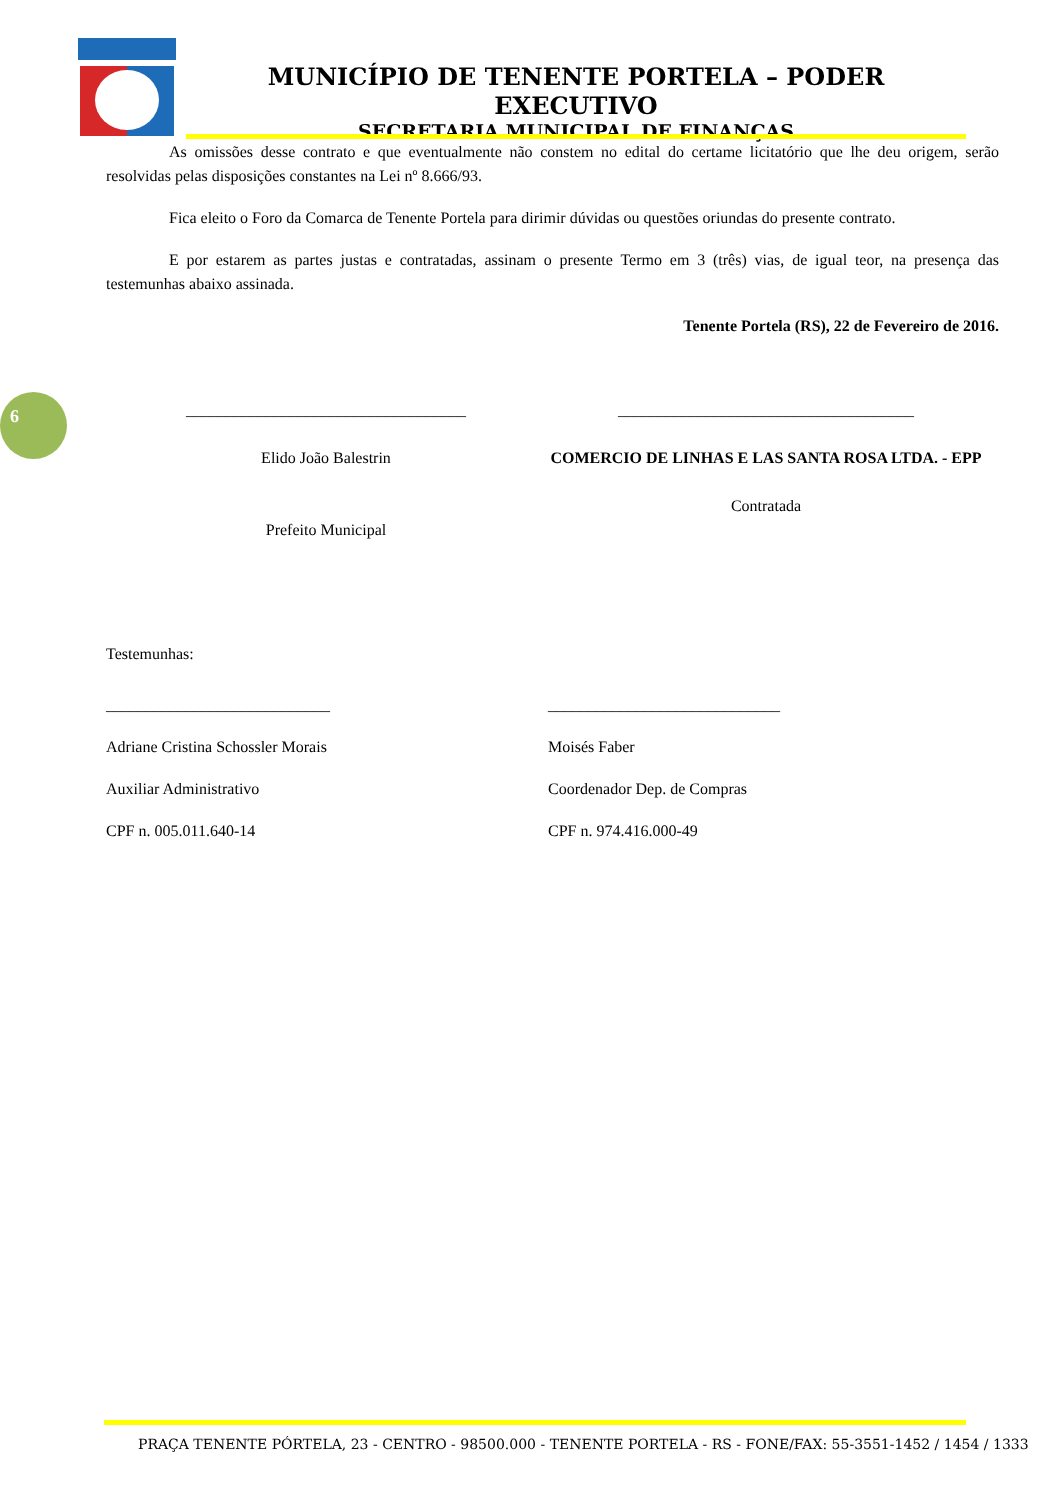MUNICÍPIO DE TENENTE PORTELA – PODER EXECUTIVO
SECRETARIA MUNICIPAL DE FINANÇAS
6
As omissões desse contrato e que eventualmente não constem no edital do certame licitatório que lhe deu origem, serão resolvidas pelas disposições constantes na Lei nº 8.666/93.
Fica eleito o Foro da Comarca de Tenente Portela para dirimir dúvidas ou questões oriundas do presente contrato.
E por estarem as partes justas e contratadas, assinam o presente Termo em 3 (três) vias, de igual teor, na presença das testemunhas abaixo assinada.
Tenente Portela (RS), 22 de Fevereiro de 2016.
___________________________________
Elido João Balestrin
Prefeito Municipal
_____________________________________
COMERCIO DE LINHAS E LAS SANTA ROSA LTDA. - EPP
Contratada
Testemunhas:
____________________________
Adriane Cristina Schossler Morais
Auxiliar Administrativo
CPF n. 005.011.640-14
_____________________________
Moisés Faber
Coordenador Dep. de Compras
CPF n. 974.416.000-49
PRAÇA TENENTE PÓRTELA, 23 - CENTRO - 98500.000 - TENENTE PORTELA - RS - FONE/FAX: 55-3551-1452 / 1454 / 1333